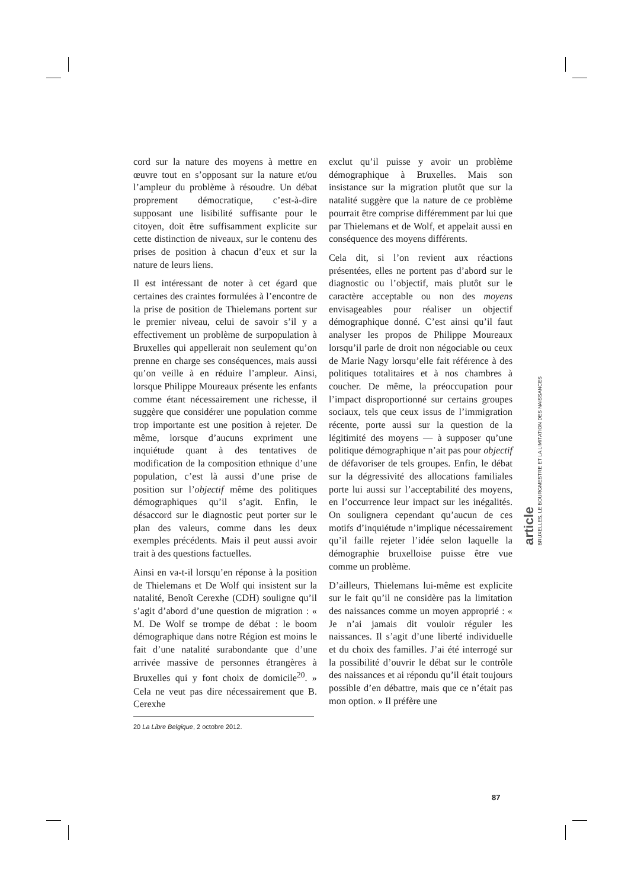cord sur la nature des moyens à mettre en œuvre tout en s’opposant sur la nature et/ou l’ampleur du problème à résoudre. Un débat proprement démocratique, c’est-à-dire supposant une lisibilité suffisante pour le citoyen, doit être suffisamment explicite sur cette distinction de niveaux, sur le contenu des prises de position à chacun d’eux et sur la nature de leurs liens.
Il est intéressant de noter à cet égard que certaines des craintes formulées à l’encontre de la prise de position de Thielemans portent sur le premier niveau, celui de savoir s’il y a effectivement un problème de surpopulation à Bruxelles qui appellerait non seulement qu’on prenne en charge ses conséquences, mais aussi qu’on veille à en réduire l’ampleur. Ainsi, lorsque Philippe Moureaux présente les enfants comme étant nécessairement une richesse, il suggère que considérer une population comme trop importante est une position à rejeter. De même, lorsque d’aucuns expriment une inquiétude quant à des tentatives de modification de la composition ethnique d’une population, c’est là aussi d’une prise de position sur l’objectif même des politiques démographiques qu’il s’agit. Enfin, le désaccord sur le diagnostic peut porter sur le plan des valeurs, comme dans les deux exemples précédents. Mais il peut aussi avoir trait à des questions factuelles.
Ainsi en va-t-il lorsqu’en réponse à la position de Thielemans et De Wolf qui insistent sur la natalité, Benoît Cerexhe (CDH) souligne qu’il s’agit d’abord d’une question de migration : « M. De Wolf se trompe de débat : le boom démographique dans notre Région est moins le fait d’une natalité surabondante que d’une arrivée massive de personnes étrangères à Bruxelles qui y font choix de domicile<sup>20</sup>. » Cela ne veut pas dire nécessairement que B. Cerexhe
20 La Libre Belgique, 2 octobre 2012.
exclut qu’il puisse y avoir un problème démographique à Bruxelles. Mais son insistance sur la migration plutôt que sur la natalité suggère que la nature de ce problème pourrait être comprise différemment par lui que par Thielemans et de Wolf, et appelait aussi en conséquence des moyens différents.
Cela dit, si l’on revient aux réactions présentées, elles ne portent pas d’abord sur le diagnostic ou l’objectif, mais plutôt sur le caractère acceptable ou non des moyens envisageables pour réaliser un objectif démographique donné. C’est ainsi qu’il faut analyser les propos de Philippe Moureaux lorsqu’il parle de droit non négociable ou ceux de Marie Nagy lorsqu’elle fait référence à des politiques totalitaires et à nos chambres à coucher. De même, la préoccupation pour l’impact disproportionné sur certains groupes sociaux, tels que ceux issus de l’immigration récente, porte aussi sur la question de la légitimité des moyens — à supposer qu’une politique démographique n’ait pas pour objectif de défavoriser de tels groupes. Enfin, le débat sur la dégressivité des allocations familiales porte lui aussi sur l’acceptabilité des moyens, en l’occurrence leur impact sur les inégalités. On soulignera cependant qu’aucun de ces motifs d’inquiétude n’implique nécessairement qu’il faille rejeter l’idée selon laquelle la démographie bruxelloise puisse être vue comme un problème.
D’ailleurs, Thielemans lui-même est explicite sur le fait qu’il ne considère pas la limitation des naissances comme un moyen approprié : « Je n’ai jamais dit vouloir réguler les naissances. Il s’agit d’une liberté individuelle et du choix des familles. J’ai été interrogé sur la possibilité d’ouvrir le débat sur le contrôle des naissances et ai répondu qu’il était toujours possible d’en débattre, mais que ce n’était pas mon option. » Il préfère une
article
BRUXELLES, LE BOURGMESTRE ET LA LIMITATION DES NAISSANCES
87